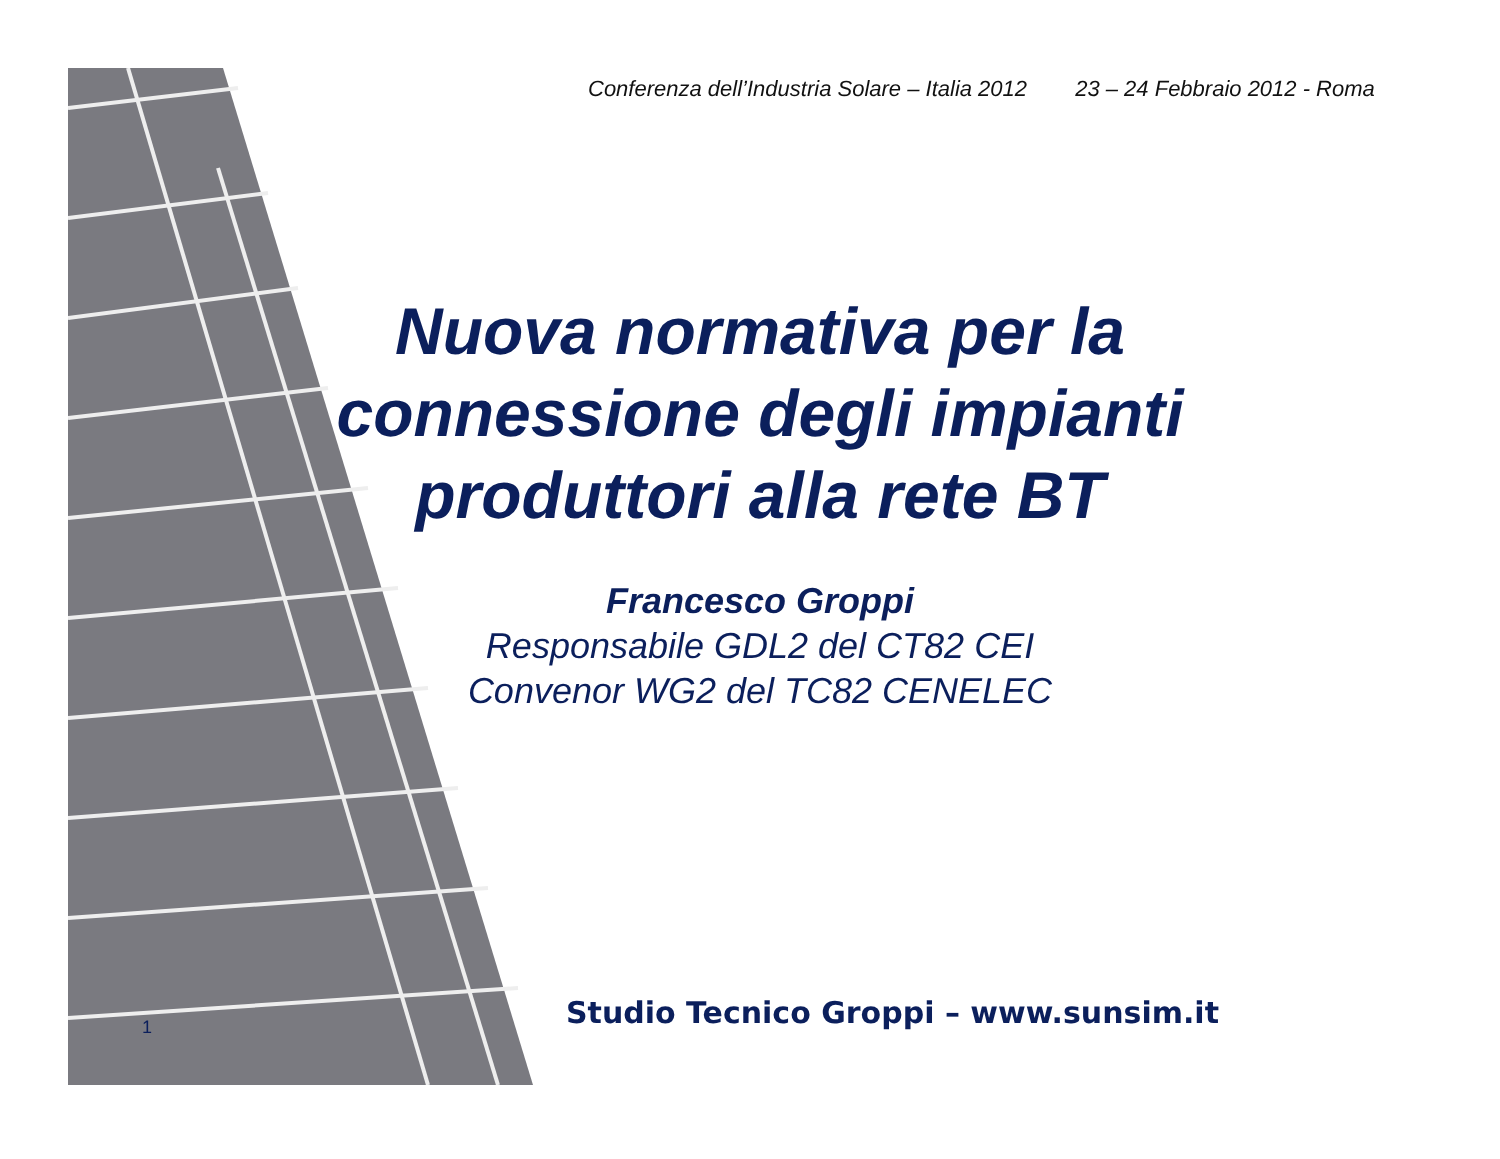Conferenza dell’Industria Solare – Italia 2012 23 – 24 Febbraio 2012 - Roma
Nuova normativa per la connessione degli impianti produttori alla rete BT
Francesco Groppi
Responsabile GDL2 del CT82 CEI
Convenor WG2 del TC82 CENELEC
Studio Tecnico Groppi – www.sunsim.it
1